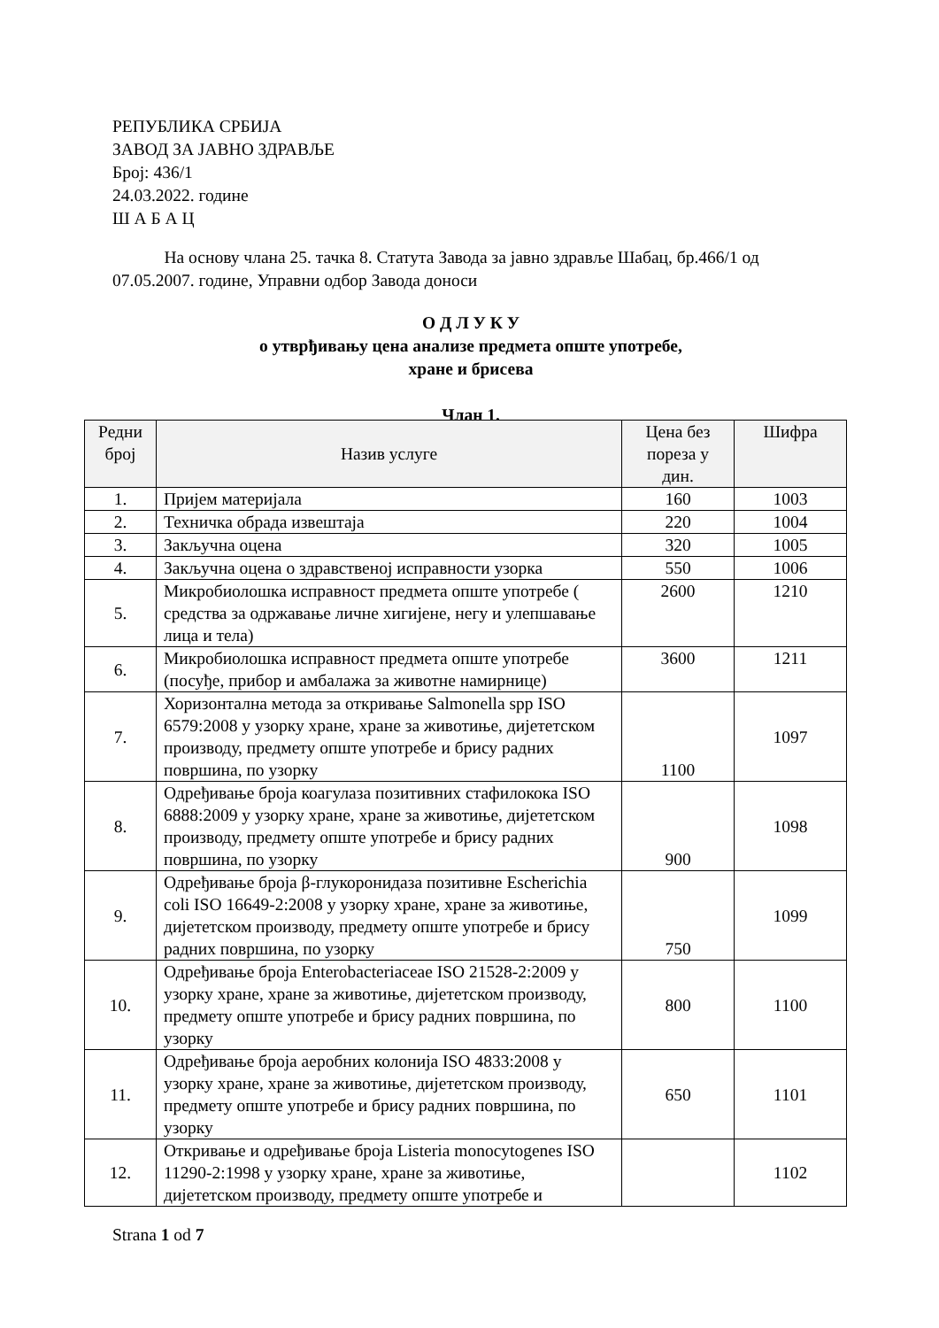РЕПУБЛИКА СРБИЈА
ЗАВОД ЗА ЈАВНО ЗДРАВЉЕ
Број: 436/1
24.03.2022. године
Ш А Б А Ц
На основу члана 25. тачка 8. Статута Завода за јавно здравље Шабац, бр.466/1 од 07.05.2007. године, Управни одбор Завода доноси
О Д Л У К У
о утврђивању цена анализе предмета опште употребе,
хране и брисева
Члан 1.
| Редни број | Назив услуге | Цена без пореза у дин. | Шифра |
| --- | --- | --- | --- |
| 1. | Пријем материјала | 160 | 1003 |
| 2. | Техничка обрада извештаја | 220 | 1004 |
| 3. | Закључна оцена | 320 | 1005 |
| 4. | Закључна оцена о здравственој исправности узорка | 550 | 1006 |
| 5. | Микробиолошка исправност предмета опште употребе ( средства за одржавање личне хигијене, негу и улепшавање лица и тела) | 2600 | 1210 |
| 6. | Микробиолошка исправност предмета опште употребе (посуђе, прибор и амбалажа за животне намирнице) | 3600 | 1211 |
| 7. | Хоризонтална метода за откривање Salmonella spp ISO 6579:2008 у узорку хране, хране за животиње, дијететском производу, предмету опште употребе и брису радних површина, по узорку | 1100 | 1097 |
| 8. | Одређивање броја коагулаза позитивних стафилокока ISO 6888:2009 у узорку хране, хране за животиње, дијететском производу, предмету опште употребе и брису радних површина, по узорку | 900 | 1098 |
| 9. | Одређивање броја β-глукоронидаза позитивне Escherichia coli ISO 16649-2:2008 у узорку хране, хране за животиње, дијететском производу, предмету опште употребе и брису радних површина, по узорку | 750 | 1099 |
| 10. | Одређивање броја Enterobacteriaceae ISO 21528-2:2009 у узорку хране, хране за животиње, дијететском производу, предмету опште употребе и брису радних површина, по узорку | 800 | 1100 |
| 11. | Одређивање броја аеробних колонија ISO 4833:2008 у узорку хране, хране за животиње, дијететском производу, предмету опште употребе и брису радних површина, по узорку | 650 | 1101 |
| 12. | Откривање и одређивање броја Listeria monocytogenes ISO 11290-2:1998 у узорку хране, хране за животиње, дијететском производу, предмету опште употребе и | | 1102 |
Strana 1 od 7